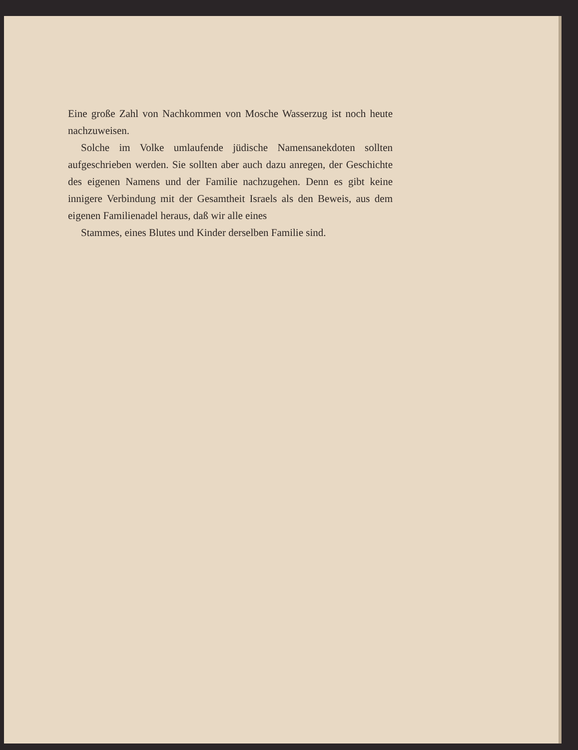Eine große Zahl von Nachkommen von Mosche Wasserzug ist noch heute nachzuweisen.
Solche im Volke umlaufende jüdische Namensanekdoten sollten aufgeschrieben werden. Sie sollten aber auch dazu anregen, der Geschichte des eigenen Namens und der Familie nachzugehen. Denn es gibt keine innigere Verbindung mit der Gesamtheit Israels als den Beweis, aus dem eigenen Familienadel heraus, daß wir alle eines
Stammes, eines Blutes und Kinder derselben Familie sind.